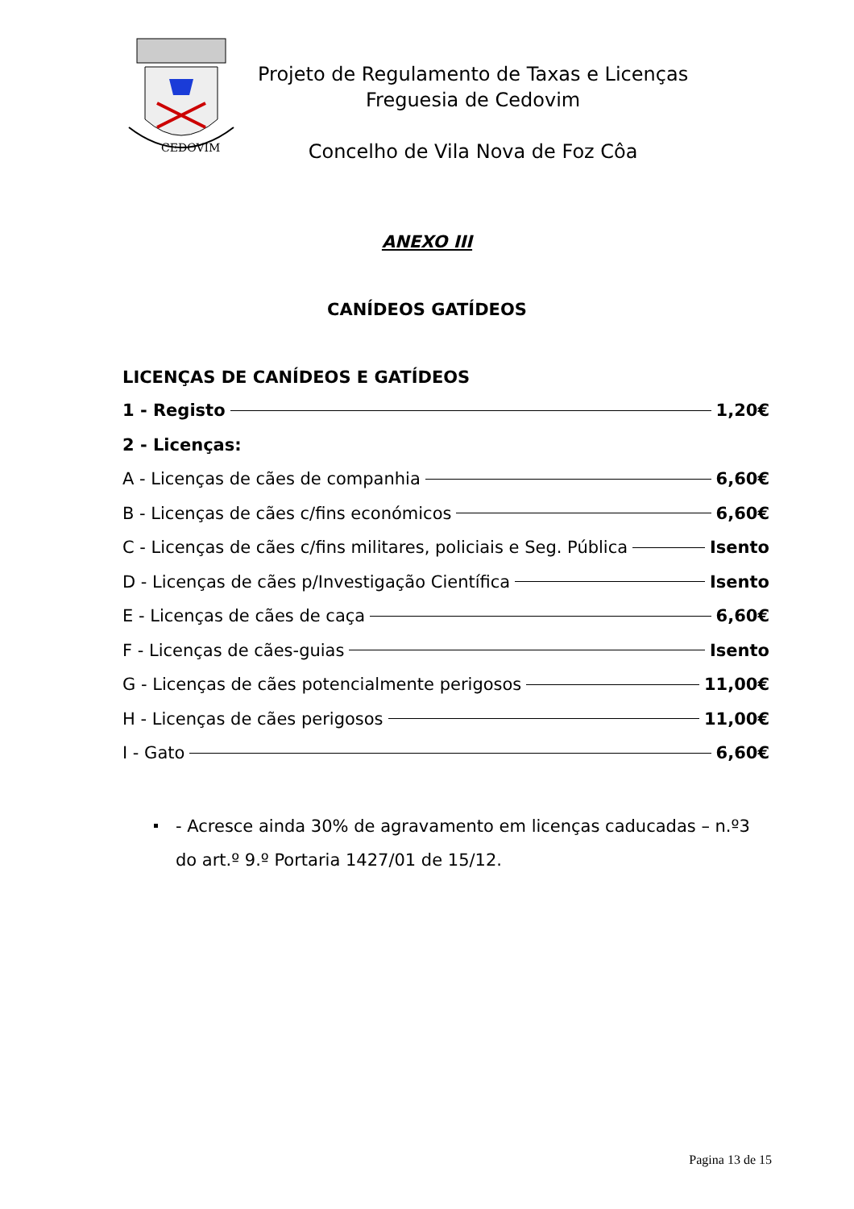CEDOVIM
Projeto de Regulamento de Taxas e Licenças
Freguesia de Cedovim
Concelho de Vila Nova de Foz Côa
ANEXO III
CANÍDEOS GATÍDEOS
LICENÇAS DE CANÍDEOS E GATÍDEOS
1 - Registo 1,20€
2 - Licenças:
A - Licenças de cães de companhia 6,60€
B - Licenças de cães c/fins económicos 6,60€
C - Licenças de cães c/fins militares, policiais e Seg. Pública Isento
D - Licenças de cães p/Investigação Científica Isento
E - Licenças de cães de caça 6,60€
F - Licenças de cães-guias Isento
G - Licenças de cães potencialmente perigosos 11,00€
H - Licenças de cães perigosos 11,00€
I - Gato 6,60€
- Acresce ainda 30% de agravamento em licenças caducadas – n.º3 do art.º 9.º Portaria 1427/01 de 15/12.
Pagina 13 de 15